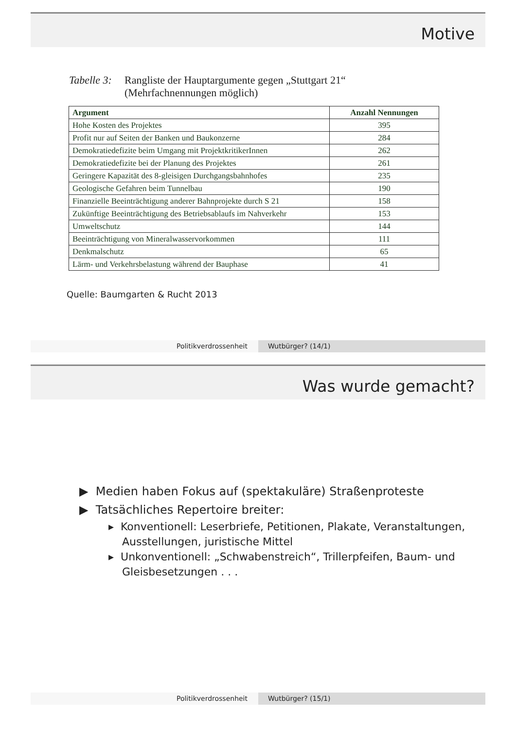Motive
Tabelle 3:
Rangliste der Hauptargumente gegen „Stuttgart 21“
(Mehrfachnennungen möglich)
| Argument | Anzahl Nennungen |
| --- | --- |
| Hohe Kosten des Projektes | 395 |
| Profit nur auf Seiten der Banken und Baukonzerne | 284 |
| Demokratiedefizite beim Umgang mit ProjektkritikerInnen | 262 |
| Demokratiedefizite bei der Planung des Projektes | 261 |
| Geringere Kapazität des 8-gleisigen Durchgangsbahnhofes | 235 |
| Geologische Gefahren beim Tunnelbau | 190 |
| Finanzielle Beeinträchtigung anderer Bahnprojekte durch S 21 | 158 |
| Zukünftige Beeinträchtigung des Betriebsablaufs im Nahverkehr | 153 |
| Umweltschutz | 144 |
| Beeinträchtigung von Mineralwasservorkommen | 111 |
| Denkmalschutz | 65 |
| Lärm- und Verkehrsbelastung während der Bauphase | 41 |
Quelle: Baumgarten & Rucht 2013
Politikverdrossenheit Wutbürger? (14/1)
Was wurde gemacht?
▶ Medien haben Fokus auf (spektakuläre) Straßenproteste
▶ Tatsächliches Repertoire breiter:
▸ Konventionell: Leserbriefe, Petitionen, Plakate, Veranstaltungen, Ausstellungen, juristische Mittel
▸ Unkonventionell: „Schwabenstreich“, Trillerpfeifen, Baum- und Gleisbesetzungen . . .
Politikverdrossenheit Wutbürger? (15/1)